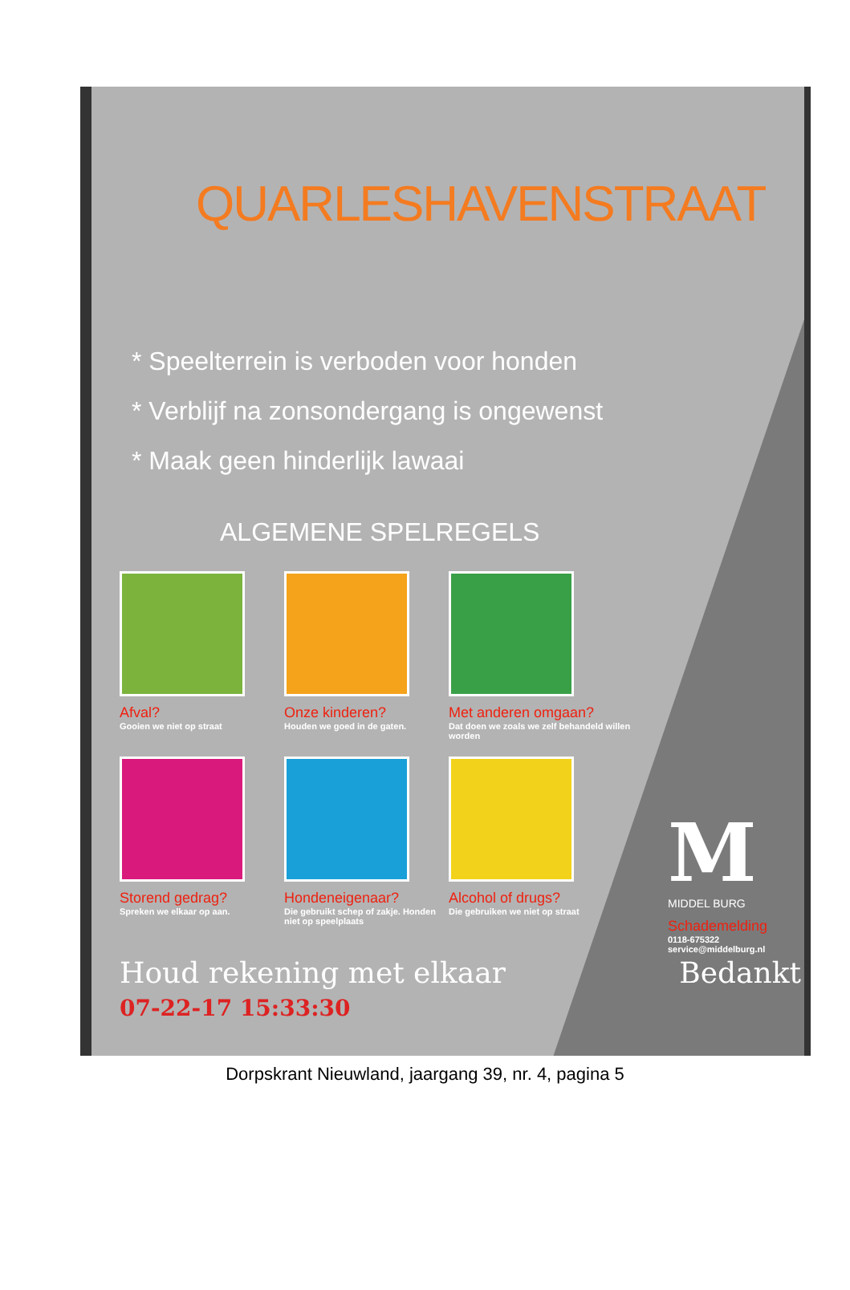QUARLESHAVENSTRAAT
* Speelterrein is verboden voor honden
* Verblijf na zonsondergang is ongewenst
* Maak geen hinderlijk lawaai
ALGEMENE SPELREGELS
Afval?
Gooien we niet op straat
Onze kinderen?
Houden we goed in de gaten.
Met anderen omgaan?
Dat doen we zoals we zelf behandeld willen worden
Storend gedrag?
Spreken we elkaar op aan.
Hondeneigenaar?
Die gebruikt schep of zakje. Honden niet op speelplaats
Alcohol of drugs?
Die gebruiken we niet op straat
M
MIDDEL BURG
Schademelding
0118-675322
service@middelburg.nl
Houd rekening met elkaar Bedankt 07-22-17 15:33:30
Dorpskrant Nieuwland, jaargang 39, nr. 4, pagina 5